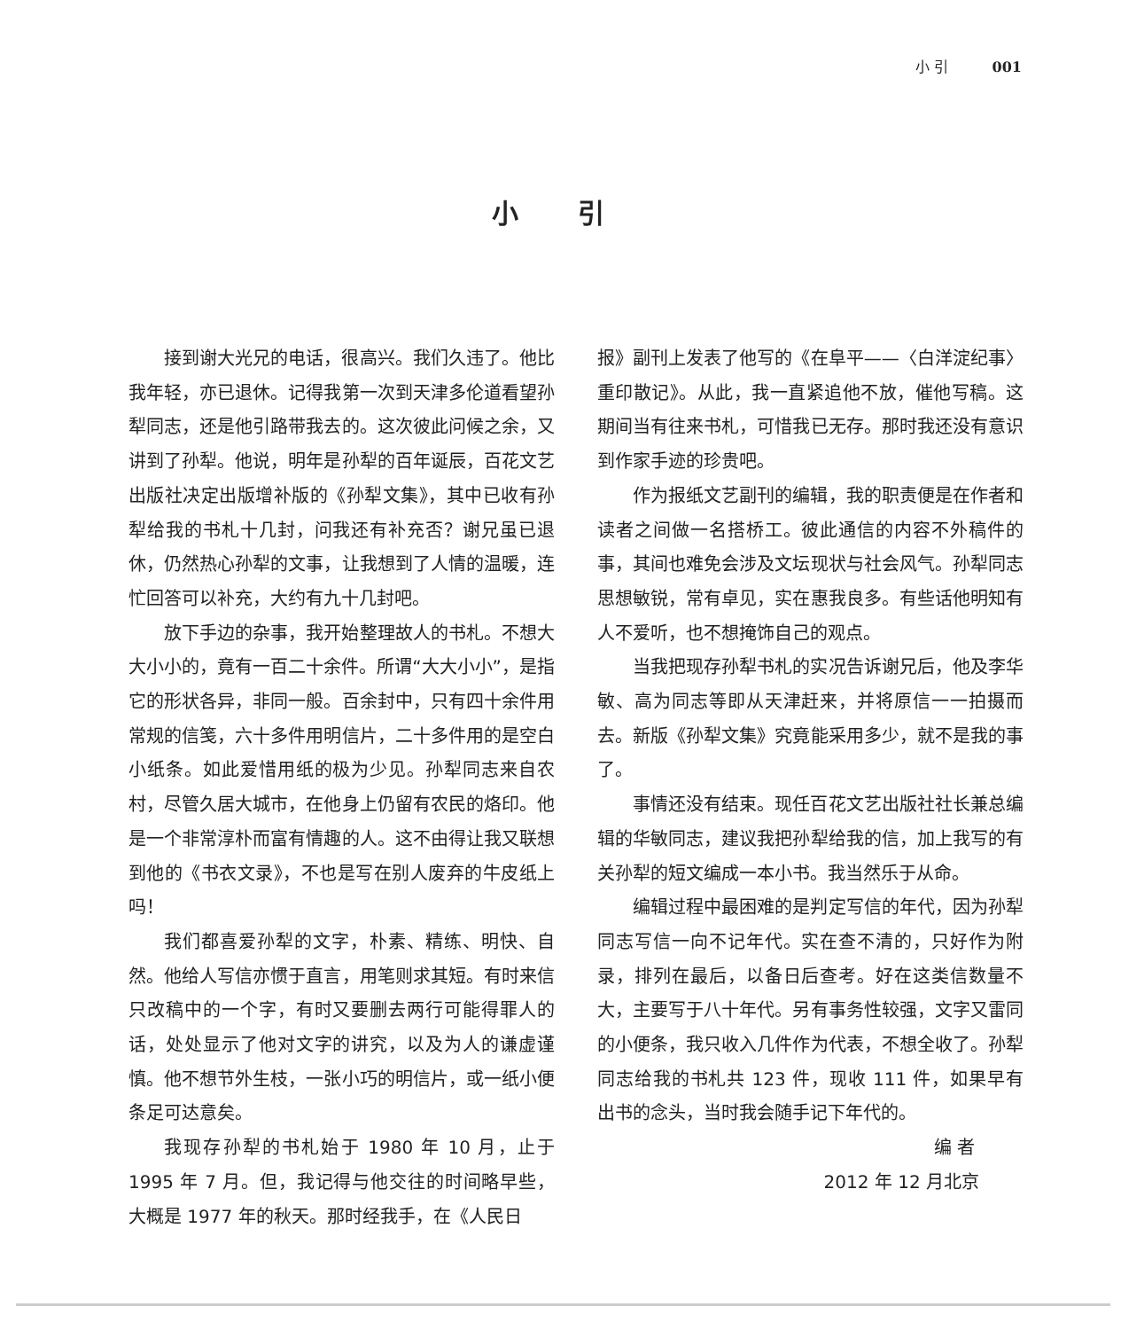小 引 001
小 引
接到谢大光兄的电话，很高兴。我们久违了。他比我年轻，亦已退休。记得我第一次到天津多伦道看望孙犁同志，还是他引路带我去的。这次彼此问候之余，又讲到了孙犁。他说，明年是孙犁的百年诞辰，百花文艺出版社决定出版增补版的《孙犁文集》，其中已收有孙犁给我的书札十几封，问我还有补充否？谢兄虽已退休，仍然热心孙犁的文事，让我想到了人情的温暖，连忙回答可以补充，大约有九十几封吧。
放下手边的杂事，我开始整理故人的书札。不想大大小小的，竟有一百二十余件。所谓“大大小小”，是指它的形状各异，非同一般。百余封中，只有四十余件用常规的信笺，六十多件用明信片，二十多件用的是空白小纸条。如此爱惜用纸的极为少见。孙犁同志来自农村，尽管久居大城市，在他身上仍留有农民的烙印。他是一个非常淳朴而富有情趣的人。这不由得让我又联想到他的《书衣文录》，不也是写在别人废弃的牛皮纸上吗！
我们都喜爱孙犁的文字，朴素、精练、明快、自然。他给人写信亦惯于直言，用笔则求其短。有时来信只改稿中的一个字，有时又要删去两行可能得罪人的话，处处显示了他对文字的讲究，以及为人的谦虚谨慎。他不想节外生枝，一张小巧的明信片，或一纸小便条足可达意矣。
我现存孙犁的书札始于 1980 年 10 月，止于 1995 年 7 月。但，我记得与他交往的时间略早些，大概是 1977 年的秋天。那时经我手，在《人民日
报》副刊上发表了他写的《在阜平——〈白洋淀纪事〉重印散记》。从此，我一直紧追他不放，催他写稿。这期间当有往来书札，可惜我已无存。那时我还没有意识到作家手迹的珍贵吧。
作为报纸文艺副刊的编辑，我的职责便是在作者和读者之间做一名搭桥工。彼此通信的内容不外稿件的事，其间也难免会涉及文坛现状与社会风气。孙犁同志思想敏锐，常有卓见，实在惠我良多。有些话他明知有人不爱听，也不想掩饰自己的观点。
当我把现存孙犁书札的实况告诉谢兄后，他及李华敏、高为同志等即从天津赶来，并将原信一一拍摄而去。新版《孙犁文集》究竟能采用多少，就不是我的事了。
事情还没有结束。现任百花文艺出版社社长兼总编辑的华敏同志，建议我把孙犁给我的信，加上我写的有关孙犁的短文编成一本小书。我当然乐于从命。
编辑过程中最困难的是判定写信的年代，因为孙犁同志写信一向不记年代。实在查不清的，只好作为附录，排列在最后，以备日后查考。好在这类信数量不大，主要写于八十年代。另有事务性较强，文字又雷同的小便条，我只收入几件作为代表，不想全收了。孙犁同志给我的书札共 123 件，现收 111 件，如果早有出书的念头，当时我会随手记下年代的。
编 者
2012 年 12 月北京